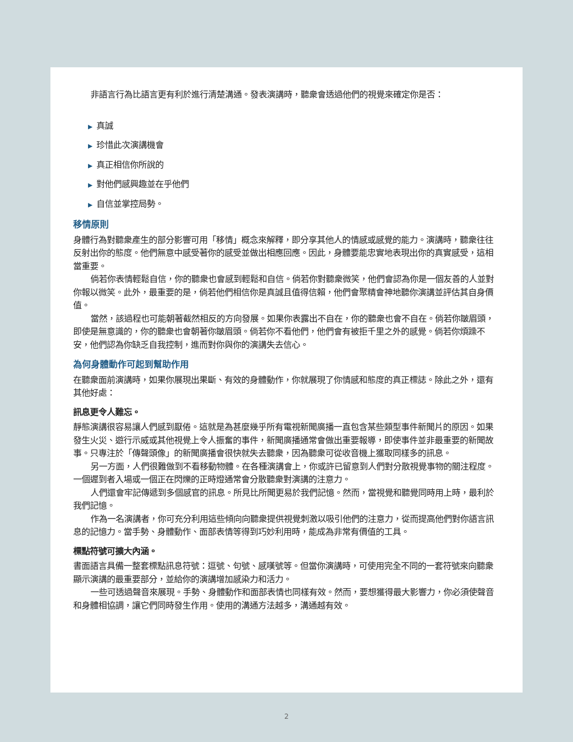非語言行為比語言更有利於進行清楚溝通。發表演講時，聽衆會透過他們的視覺來確定你是否：
▶ 真誠
▶ 珍惜此次演講機會
▶ 真正相信你所說的
▶ 對他們感興趣並在乎他們
▶ 自信並掌控局勢。
移情原則
身體行為對聽衆產生的部分影響可用「移情」概念來解釋，即分享其他人的情感或感覺的能力。演講時，聽衆往往反射出你的態度。他們無意中感受著你的感受並做出相應回應。因此，身體要能忠實地表現出你的真實感受，這相當重要。
倘若你表情輕鬆自信，你的聽衆也會感到輕鬆和自信。倘若你對聽衆微笑，他們會認為你是一個友善的人並對你報以微笑。此外，最重要的是，倘若他們相信你是真誠且值得信賴，他們會聚精會神地聽你演講並評估其自身價值。
當然，該過程也可能朝著截然相反的方向發展。如果你表露出不自在，你的聽衆也會不自在。倘若你皺眉頭，即使是無意識的，你的聽衆也會朝著你皺眉頭。倘若你不看他們，他們會有被拒千里之外的感覺。倘若你煩躁不安，他們認為你缺乏自我控制，進而對你與你的演講失去信心。
為何身體動作可起到幫助作用
在聽衆面前演講時，如果你展現出果斷、有效的身體動作，你就展現了你情感和態度的真正標誌。除此之外，還有其他好處：
訊息更令人難忘。
靜態演講很容易讓人們感到厭倦。這就是為甚麼幾乎所有電視新聞廣播一直包含某些類型事件新聞片的原因。如果發生火災、遊行示威或其他視覺上令人振奮的事件，新聞廣播通常會做出重要報導，即使事件並非最重要的新聞故事。只專注於「傳聲頭像」的新聞廣播會很快就失去聽衆，因為聽衆可從收音機上獲取同樣多的訊息。
另一方面，人們很難做到不看移動物體。在各種演講會上，你或許已留意到人們對分散視覺事物的關注程度。一個遲到者入場或一個正在閃爍的正時燈通常會分散聽衆對演講的注意力。
人們還會牢記傳遞到多個感官的訊息。所見比所聞更易於我們記憶。然而，當視覺和聽覺同時用上時，最利於我們記憶。
作為一名演講者，你可充分利用這些傾向向聽衆提供視覺刺激以吸引他們的注意力，從而提高他們對你語言訊息的記憶力。當手勢、身體動作、面部表情等得到巧妙利用時，能成為非常有價值的工具。
標點符號可擴大內涵。
書面語言具備一整套標點訊息符號：逗號、句號、感嘆號等。但當你演講時，可使用完全不同的一套符號來向聽衆顯示演講的最重要部分，並給你的演講增加感染力和活力。
一些可透過聲音來展現。手勢、身體動作和面部表情也同樣有效。然而，要想獲得最大影響力，你必須使聲音和身體相協調，讓它們同時發生作用。使用的溝通方法越多，溝通越有效。
2